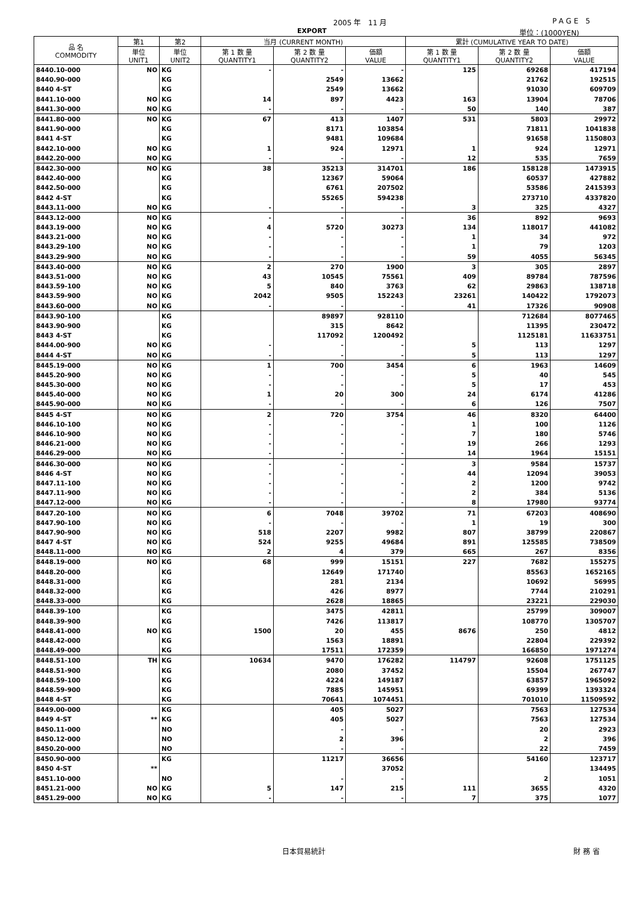2005 年　11 月 PAGE 5
EXPORT 単位：(1000YEN)
| 品 名 COMMODITY | 第1 | 第2 | 当月 (CURRENT MONTH) | | | 累計 (CUMULATIVE YEAR TO DATE) | | |
| --- | --- | --- | --- | --- | --- | --- | --- | --- |
| | 単位 UNIT1 | 単位 UNIT2 | 第 1 数 量 QUANTITY1 | 第 2 数 量 QUANTITY2 | 価額 VALUE | 第 1 数 量 QUANTITY1 | 第 2 数 量 QUANTITY2 | 価額 VALUE |
| 8440.10-000 | NO | KG | - | - | - | 125 | 69268 | 417194 |
| 8440.90-000 | | KG | | 2549 | 13662 | | 21762 | 192515 |
| 8440 4-ST | | KG | | 2549 | 13662 | | 91030 | 609709 |
| 8441.10-000 | NO | KG | 14 | 897 | 4423 | 163 | 13904 | 78706 |
| 8441.30-000 | NO | KG | - | - | - | 50 | 140 | 387 |
| 8441.80-000 | NO | KG | 67 | 413 | 1407 | 531 | 5803 | 29972 |
| 8441.90-000 | | KG | | 8171 | 103854 | | 71811 | 1041838 |
| 8441 4-ST | | KG | | 9481 | 109684 | | 91658 | 1150803 |
| 8442.10-000 | NO | KG | 1 | 924 | 12971 | 1 | 924 | 12971 |
| 8442.20-000 | NO | KG | - | - | - | 12 | 535 | 7659 |
| 8442.30-000 | NO | KG | 38 | 35213 | 314701 | 186 | 158128 | 1473915 |
| 8442.40-000 | | KG | | 12367 | 59064 | | 60537 | 427882 |
| 8442.50-000 | | KG | | 6761 | 207502 | | 53586 | 2415393 |
| 8442 4-ST | | KG | | 55265 | 594238 | | 273710 | 4337820 |
| 8443.11-000 | NO | KG | - | - | - | 3 | 325 | 4327 |
| 8443.12-000 | NO | KG | - | - | - | 36 | 892 | 9693 |
| 8443.19-000 | NO | KG | 4 | 5720 | 30273 | 134 | 118017 | 441082 |
| 8443.21-000 | NO | KG | - | - | - | 1 | 34 | 972 |
| 8443.29-100 | NO | KG | - | - | - | 1 | 79 | 1203 |
| 8443.29-900 | NO | KG | - | - | - | 59 | 4055 | 56345 |
| 8443.40-000 | NO | KG | 2 | 270 | 1900 | 3 | 305 | 2897 |
| 8443.51-000 | NO | KG | 43 | 10545 | 75561 | 409 | 89784 | 787596 |
| 8443.59-100 | NO | KG | 5 | 840 | 3763 | 62 | 29863 | 138718 |
| 8443.59-900 | NO | KG | 2042 | 9505 | 152243 | 23261 | 140422 | 1792073 |
| 8443.60-000 | NO | KG | - | - | - | 41 | 17326 | 90908 |
| 8443.90-100 | | KG | | 89897 | 928110 | | 712684 | 8077465 |
| 8443.90-900 | | KG | | 315 | 8642 | | 11395 | 230472 |
| 8443 4-ST | | KG | | 117092 | 1200492 | | 1125181 | 11633751 |
| 8444.00-900 | NO | KG | - | - | - | 5 | 113 | 1297 |
| 8444 4-ST | NO | KG | - | - | - | 5 | 113 | 1297 |
| 8445.19-000 | NO | KG | 1 | 700 | 3454 | 6 | 1963 | 14609 |
| 8445.20-900 | NO | KG | - | - | - | 5 | 40 | 545 |
| 8445.30-000 | NO | KG | - | - | - | 5 | 17 | 453 |
| 8445.40-000 | NO | KG | 1 | 20 | 300 | 24 | 6174 | 41286 |
| 8445.90-000 | NO | KG | - | - | - | 6 | 126 | 7507 |
| 8445 4-ST | NO | KG | 2 | 720 | 3754 | 46 | 8320 | 64400 |
| 8446.10-100 | NO | KG | - | - | - | 1 | 100 | 1126 |
| 8446.10-900 | NO | KG | - | - | - | 7 | 180 | 5746 |
| 8446.21-000 | NO | KG | - | - | - | 19 | 266 | 1293 |
| 8446.29-000 | NO | KG | - | - | - | 14 | 1964 | 15151 |
| 8446.30-000 | NO | KG | - | - | - | 3 | 9584 | 15737 |
| 8446 4-ST | NO | KG | - | - | - | 44 | 12094 | 39053 |
| 8447.11-100 | NO | KG | - | - | - | 2 | 1200 | 9742 |
| 8447.11-900 | NO | KG | - | - | - | 2 | 384 | 5136 |
| 8447.12-000 | NO | KG | - | - | - | 8 | 17980 | 93774 |
| 8447.20-100 | NO | KG | 6 | 7048 | 39702 | 71 | 67203 | 408690 |
| 8447.90-100 | NO | KG | - | - | - | 1 | 19 | 300 |
| 8447.90-900 | NO | KG | 518 | 2207 | 9982 | 807 | 38799 | 220867 |
| 8447 4-ST | NO | KG | 524 | 9255 | 49684 | 891 | 125585 | 738509 |
| 8448.11-000 | NO | KG | 2 | 4 | 379 | 665 | 267 | 8356 |
| 8448.19-000 | NO | KG | 68 | 999 | 15151 | 227 | 7682 | 155275 |
| 8448.20-000 | | KG | | 12649 | 171740 | | 85563 | 1652165 |
| 8448.31-000 | | KG | | 281 | 2134 | | 10692 | 56995 |
| 8448.32-000 | | KG | | 426 | 8977 | | 7744 | 210291 |
| 8448.33-000 | | KG | | 2628 | 18865 | | 23221 | 229030 |
| 8448.39-100 | | KG | | 3475 | 42811 | | 25799 | 309007 |
| 8448.39-900 | | KG | | 7426 | 113817 | | 108770 | 1305707 |
| 8448.41-000 | NO | KG | 1500 | 20 | 455 | 8676 | 250 | 4812 |
| 8448.42-000 | | KG | | 1563 | 18891 | | 22804 | 229392 |
| 8448.49-000 | | KG | | 17511 | 172359 | | 166850 | 1971274 |
| 8448.51-100 | TH | KG | 10634 | 9470 | 176282 | 114797 | 92608 | 1751125 |
| 8448.51-900 | | KG | | 2080 | 37452 | | 15504 | 267747 |
| 8448.59-100 | | KG | | 4224 | 149187 | | 63857 | 1965092 |
| 8448.59-900 | | KG | | 7885 | 145951 | | 69399 | 1393324 |
| 8448 4-ST | | KG | | 70641 | 1074451 | | 701010 | 11509592 |
| 8449.00-000 | | KG | | 405 | 5027 | | 7563 | 127534 |
| 8449 4-ST | ** | KG | | 405 | 5027 | | 7563 | 127534 |
| 8450.11-000 | | NO | | - | - | | 20 | 2923 |
| 8450.12-000 | | NO | | 2 | 396 | | 2 | 396 |
| 8450.20-000 | | NO | | - | - | | 22 | 7459 |
| 8450.90-000 | | KG | | 11217 | 36656 | | 54160 | 123717 |
| 8450 4-ST | ** | | | | 37052 | | | 134495 |
| 8451.10-000 | | NO | | - | - | | 2 | 1051 |
| 8451.21-000 | NO | KG | 5 | 147 | 215 | 111 | 3655 | 4320 |
| 8451.29-000 | NO | KG | - | - | - | 7 | 375 | 1077 |
日本貿易統計 財 務 省